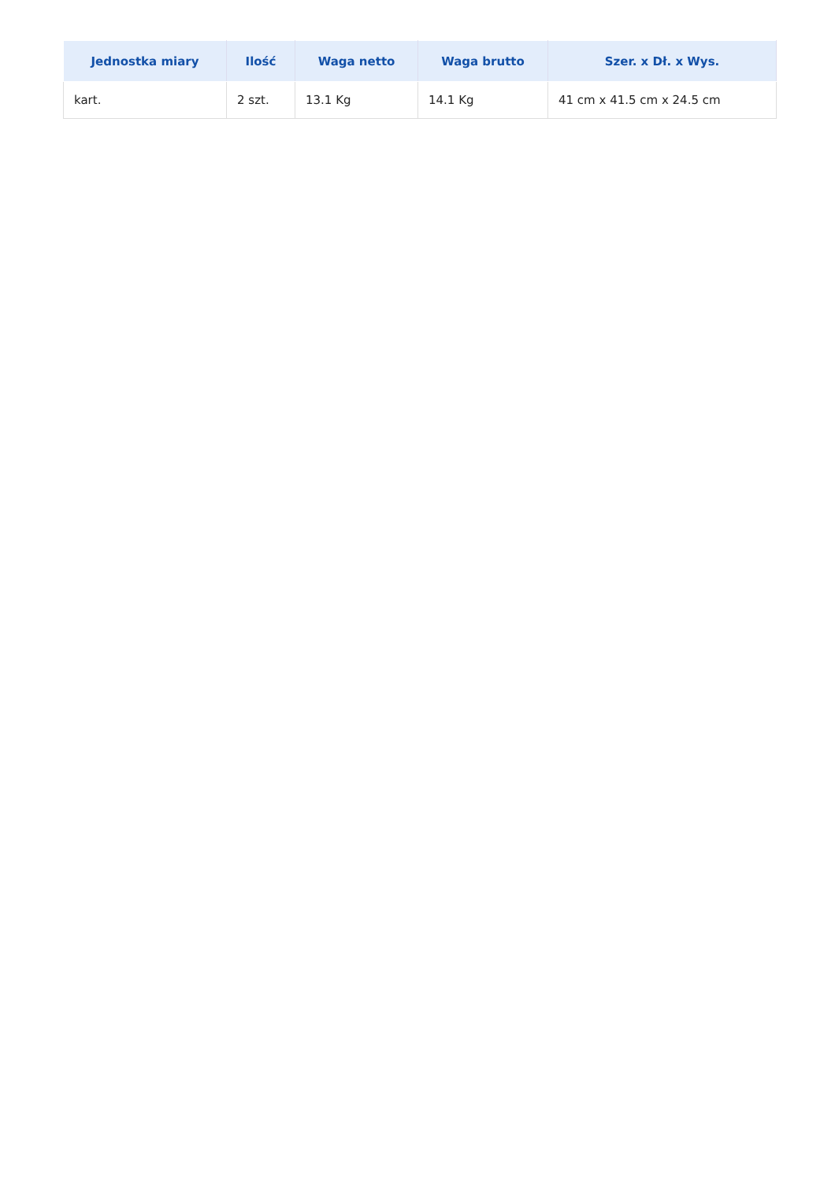| Jednostka miary | Ilość | Waga netto | Waga brutto | Szer. x Dł. x Wys. |
| --- | --- | --- | --- | --- |
| kart. | 2 szt. | 13.1 Kg | 14.1 Kg | 41 cm x 41.5 cm x 24.5 cm |